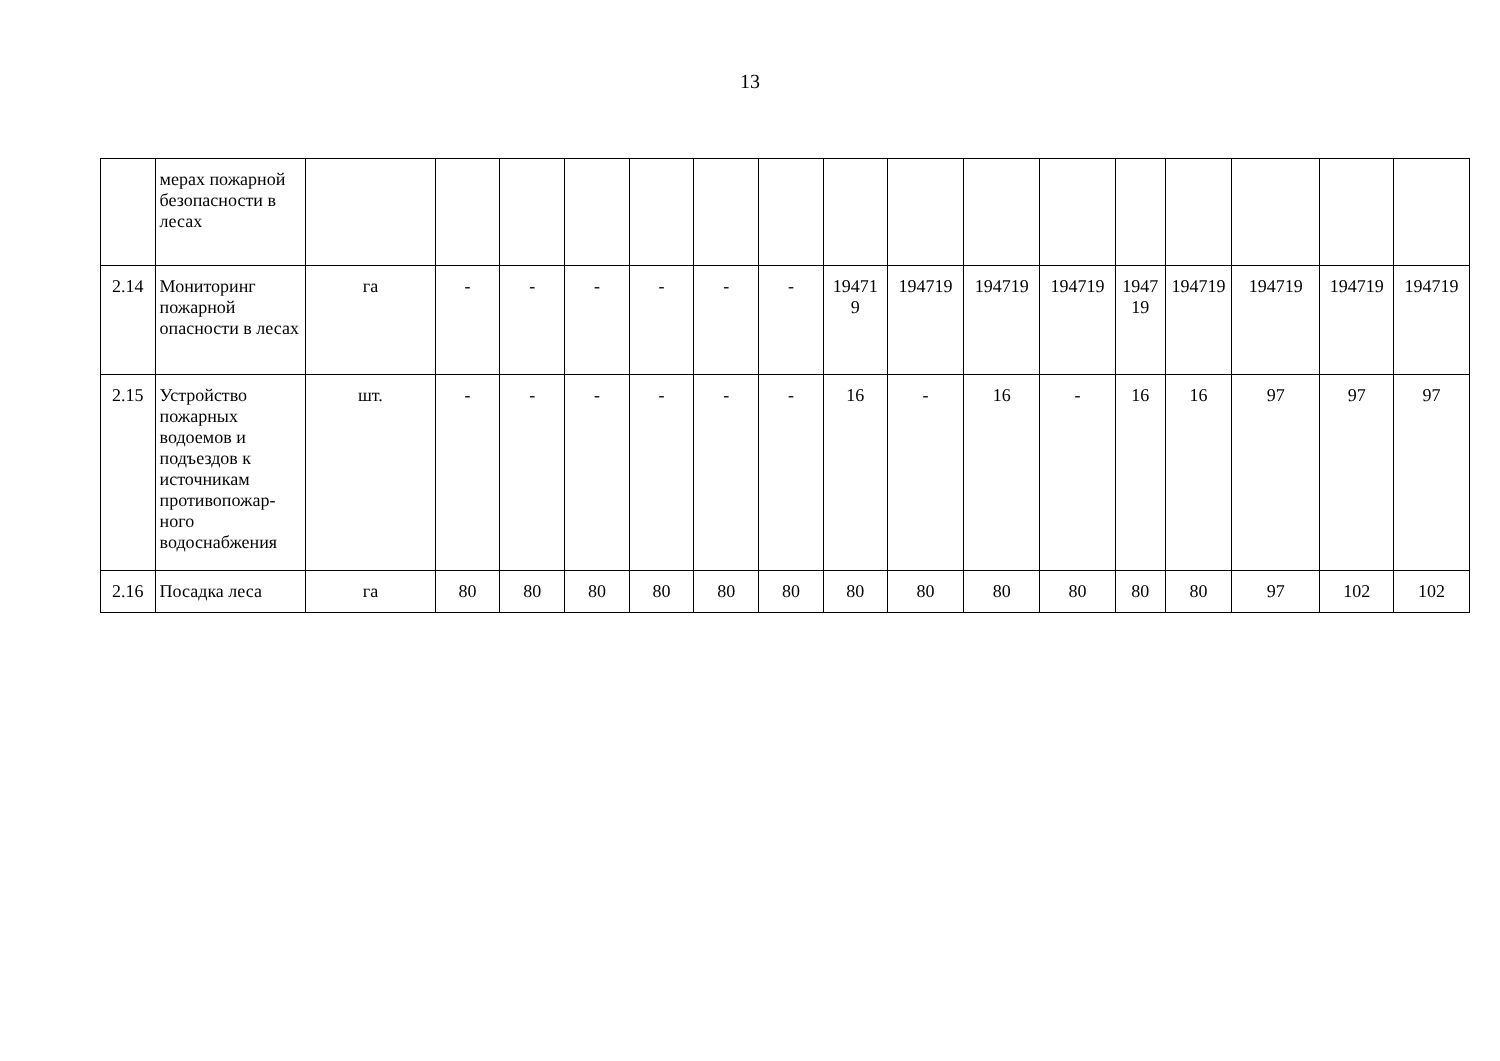13
| | мерах пожарной безопасности в лесах | | | | | | | | | | | | | | | | |
| 2.14 | Мониторинг пожарной опасности в лесах | га | - | - | - | - | - | - | 19471 9 | 194719 | 194719 | 194719 | 1947 19 | 194719 | 194719 | 194719 | 194719 |
| 2.15 | Устройство пожарных водоемов и подъездов к источникам противопожар-ного водоснабжения | шт. | - | - | - | - | - | - | 16 | - | 16 | - | 16 | 16 | 97 | 97 | 97 |
| 2.16 | Посадка леса | га | 80 | 80 | 80 | 80 | 80 | 80 | 80 | 80 | 80 | 80 | 80 | 80 | 97 | 102 | 102 |